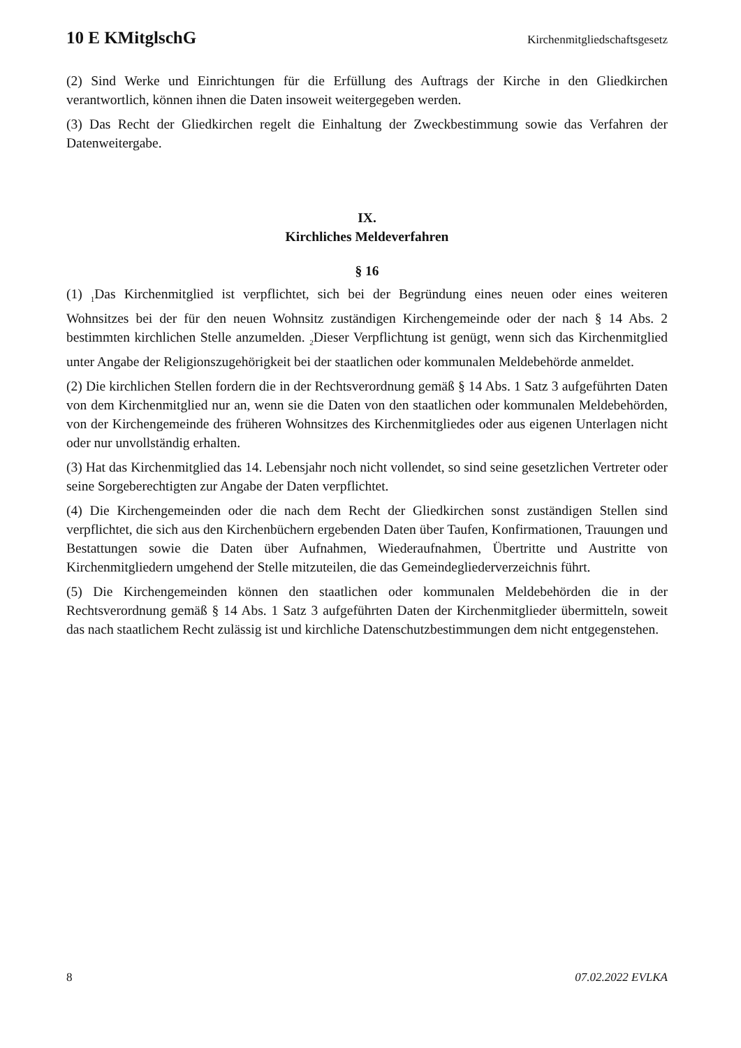10 E KMitglschG Kirchenmitgliedschaftsgesetz
(2) Sind Werke und Einrichtungen für die Erfüllung des Auftrags der Kirche in den Gliedkirchen verantwortlich, können ihnen die Daten insoweit weitergegeben werden.
(3) Das Recht der Gliedkirchen regelt die Einhaltung der Zweckbestimmung sowie das Verfahren der Datenweitergabe.
IX.
Kirchliches Meldeverfahren
§ 16
(1) <sub>1</sub>Das Kirchenmitglied ist verpflichtet, sich bei der Begründung eines neuen oder eines weiteren Wohnsitzes bei der für den neuen Wohnsitz zuständigen Kirchengemeinde oder der nach § 14 Abs. 2 bestimmten kirchlichen Stelle anzumelden. <sub>2</sub>Dieser Verpflichtung ist genügt, wenn sich das Kirchenmitglied unter Angabe der Religionszugehörigkeit bei der staatlichen oder kommunalen Meldebehörde anmeldet.
(2) Die kirchlichen Stellen fordern die in der Rechtsverordnung gemäß § 14 Abs. 1 Satz 3 aufgeführten Daten von dem Kirchenmitglied nur an, wenn sie die Daten von den staatlichen oder kommunalen Meldebehörden, von der Kirchengemeinde des früheren Wohnsitzes des Kirchenmitgliedes oder aus eigenen Unterlagen nicht oder nur unvollständig erhalten.
(3) Hat das Kirchenmitglied das 14. Lebensjahr noch nicht vollendet, so sind seine gesetzlichen Vertreter oder seine Sorgeberechtigten zur Angabe der Daten verpflichtet.
(4) Die Kirchengemeinden oder die nach dem Recht der Gliedkirchen sonst zuständigen Stellen sind verpflichtet, die sich aus den Kirchenbüchern ergebenden Daten über Taufen, Konfirmationen, Trauungen und Bestattungen sowie die Daten über Aufnahmen, Wiederaufnahmen, Übertritte und Austritte von Kirchenmitgliedern umgehend der Stelle mitzuteilen, die das Gemeindegliederverzeichnis führt.
(5) Die Kirchengemeinden können den staatlichen oder kommunalen Meldebehörden die in der Rechtsverordnung gemäß § 14 Abs. 1 Satz 3 aufgeführten Daten der Kirchenmitglieder übermitteln, soweit das nach staatlichem Recht zulässig ist und kirchliche Datenschutzbestimmungen dem nicht entgegenstehen.
8 07.02.2022 EVLKA